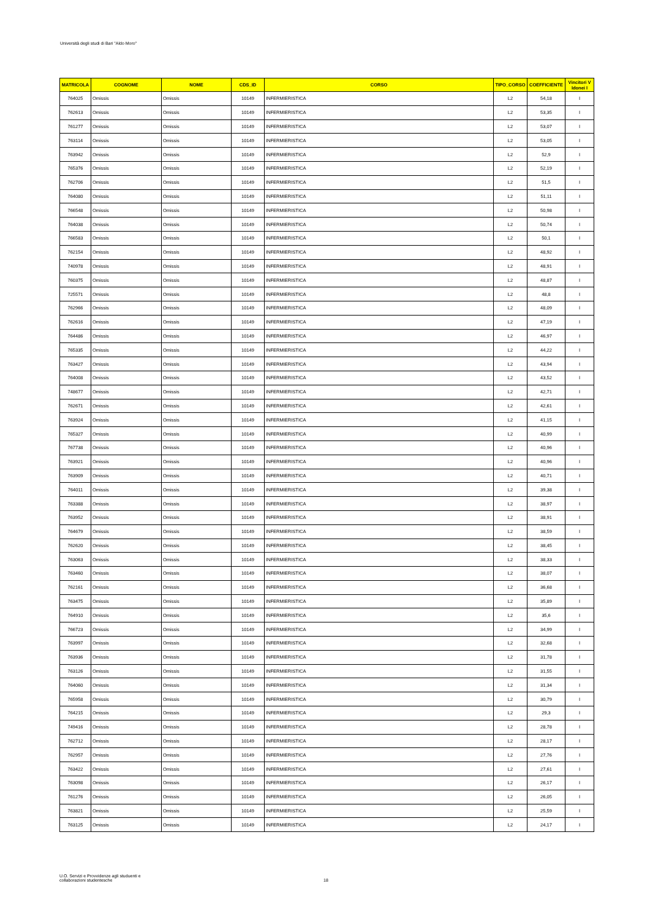Università degli studi di Bari "Aldo Moro"
| MATRICOLA | COGNOME | NOME | CDS_ID | CORSO | TIPO_CORSO | COEFFICIENTE | Vincitori V Idonei I |
| --- | --- | --- | --- | --- | --- | --- | --- |
| 764025 | Omissis | Omissis | 10149 | INFERMIERISTICA | L2 | 54,18 | I |
| 762613 | Omissis | Omissis | 10149 | INFERMIERISTICA | L2 | 53,35 | I |
| 761277 | Omissis | Omissis | 10149 | INFERMIERISTICA | L2 | 53,07 | I |
| 763114 | Omissis | Omissis | 10149 | INFERMIERISTICA | L2 | 53,05 | I |
| 763942 | Omissis | Omissis | 10149 | INFERMIERISTICA | L2 | 52,9 | I |
| 765376 | Omissis | Omissis | 10149 | INFERMIERISTICA | L2 | 52,19 | I |
| 762706 | Omissis | Omissis | 10149 | INFERMIERISTICA | L2 | 51,5 | I |
| 764080 | Omissis | Omissis | 10149 | INFERMIERISTICA | L2 | 51,11 | I |
| 766548 | Omissis | Omissis | 10149 | INFERMIERISTICA | L2 | 50,98 | I |
| 764038 | Omissis | Omissis | 10149 | INFERMIERISTICA | L2 | 50,74 | I |
| 766583 | Omissis | Omissis | 10149 | INFERMIERISTICA | L2 | 50,1 | I |
| 762154 | Omissis | Omissis | 10149 | INFERMIERISTICA | L2 | 48,92 | I |
| 740978 | Omissis | Omissis | 10149 | INFERMIERISTICA | L2 | 48,91 | I |
| 760375 | Omissis | Omissis | 10149 | INFERMIERISTICA | L2 | 48,87 | I |
| 725571 | Omissis | Omissis | 10149 | INFERMIERISTICA | L2 | 48,8 | I |
| 762966 | Omissis | Omissis | 10149 | INFERMIERISTICA | L2 | 48,09 | I |
| 762616 | Omissis | Omissis | 10149 | INFERMIERISTICA | L2 | 47,19 | I |
| 764486 | Omissis | Omissis | 10149 | INFERMIERISTICA | L2 | 46,97 | I |
| 765335 | Omissis | Omissis | 10149 | INFERMIERISTICA | L2 | 44,22 | I |
| 763427 | Omissis | Omissis | 10149 | INFERMIERISTICA | L2 | 43,94 | I |
| 764008 | Omissis | Omissis | 10149 | INFERMIERISTICA | L2 | 43,52 | I |
| 748677 | Omissis | Omissis | 10149 | INFERMIERISTICA | L2 | 42,71 | I |
| 762671 | Omissis | Omissis | 10149 | INFERMIERISTICA | L2 | 42,61 | I |
| 763924 | Omissis | Omissis | 10149 | INFERMIERISTICA | L2 | 41,15 | I |
| 765327 | Omissis | Omissis | 10149 | INFERMIERISTICA | L2 | 40,99 | I |
| 767738 | Omissis | Omissis | 10149 | INFERMIERISTICA | L2 | 40,96 | I |
| 763921 | Omissis | Omissis | 10149 | INFERMIERISTICA | L2 | 40,96 | I |
| 763909 | Omissis | Omissis | 10149 | INFERMIERISTICA | L2 | 40,71 | I |
| 764011 | Omissis | Omissis | 10149 | INFERMIERISTICA | L2 | 39,38 | I |
| 763388 | Omissis | Omissis | 10149 | INFERMIERISTICA | L2 | 38,97 | I |
| 763952 | Omissis | Omissis | 10149 | INFERMIERISTICA | L2 | 38,91 | I |
| 764679 | Omissis | Omissis | 10149 | INFERMIERISTICA | L2 | 38,59 | I |
| 762620 | Omissis | Omissis | 10149 | INFERMIERISTICA | L2 | 38,45 | I |
| 763063 | Omissis | Omissis | 10149 | INFERMIERISTICA | L2 | 38,33 | I |
| 763460 | Omissis | Omissis | 10149 | INFERMIERISTICA | L2 | 38,07 | I |
| 762161 | Omissis | Omissis | 10149 | INFERMIERISTICA | L2 | 36,68 | I |
| 763475 | Omissis | Omissis | 10149 | INFERMIERISTICA | L2 | 35,89 | I |
| 764910 | Omissis | Omissis | 10149 | INFERMIERISTICA | L2 | 35,6 | I |
| 766723 | Omissis | Omissis | 10149 | INFERMIERISTICA | L2 | 34,99 | I |
| 763997 | Omissis | Omissis | 10149 | INFERMIERISTICA | L2 | 32,68 | I |
| 763936 | Omissis | Omissis | 10149 | INFERMIERISTICA | L2 | 31,78 | I |
| 763126 | Omissis | Omissis | 10149 | INFERMIERISTICA | L2 | 31,55 | I |
| 764060 | Omissis | Omissis | 10149 | INFERMIERISTICA | L2 | 31,34 | I |
| 765958 | Omissis | Omissis | 10149 | INFERMIERISTICA | L2 | 30,79 | I |
| 764215 | Omissis | Omissis | 10149 | INFERMIERISTICA | L2 | 29,3 | I |
| 749416 | Omissis | Omissis | 10149 | INFERMIERISTICA | L2 | 28,78 | I |
| 762712 | Omissis | Omissis | 10149 | INFERMIERISTICA | L2 | 28,17 | I |
| 762957 | Omissis | Omissis | 10149 | INFERMIERISTICA | L2 | 27,76 | I |
| 763422 | Omissis | Omissis | 10149 | INFERMIERISTICA | L2 | 27,61 | I |
| 763098 | Omissis | Omissis | 10149 | INFERMIERISTICA | L2 | 26,17 | I |
| 761276 | Omissis | Omissis | 10149 | INFERMIERISTICA | L2 | 26,05 | I |
| 763821 | Omissis | Omissis | 10149 | INFERMIERISTICA | L2 | 25,59 | I |
| 763125 | Omissis | Omissis | 10149 | INFERMIERISTICA | L2 | 24,17 | I |
U.O. Servizi e Provvidenze agli studuenti e
collaborazioni studentesche
18